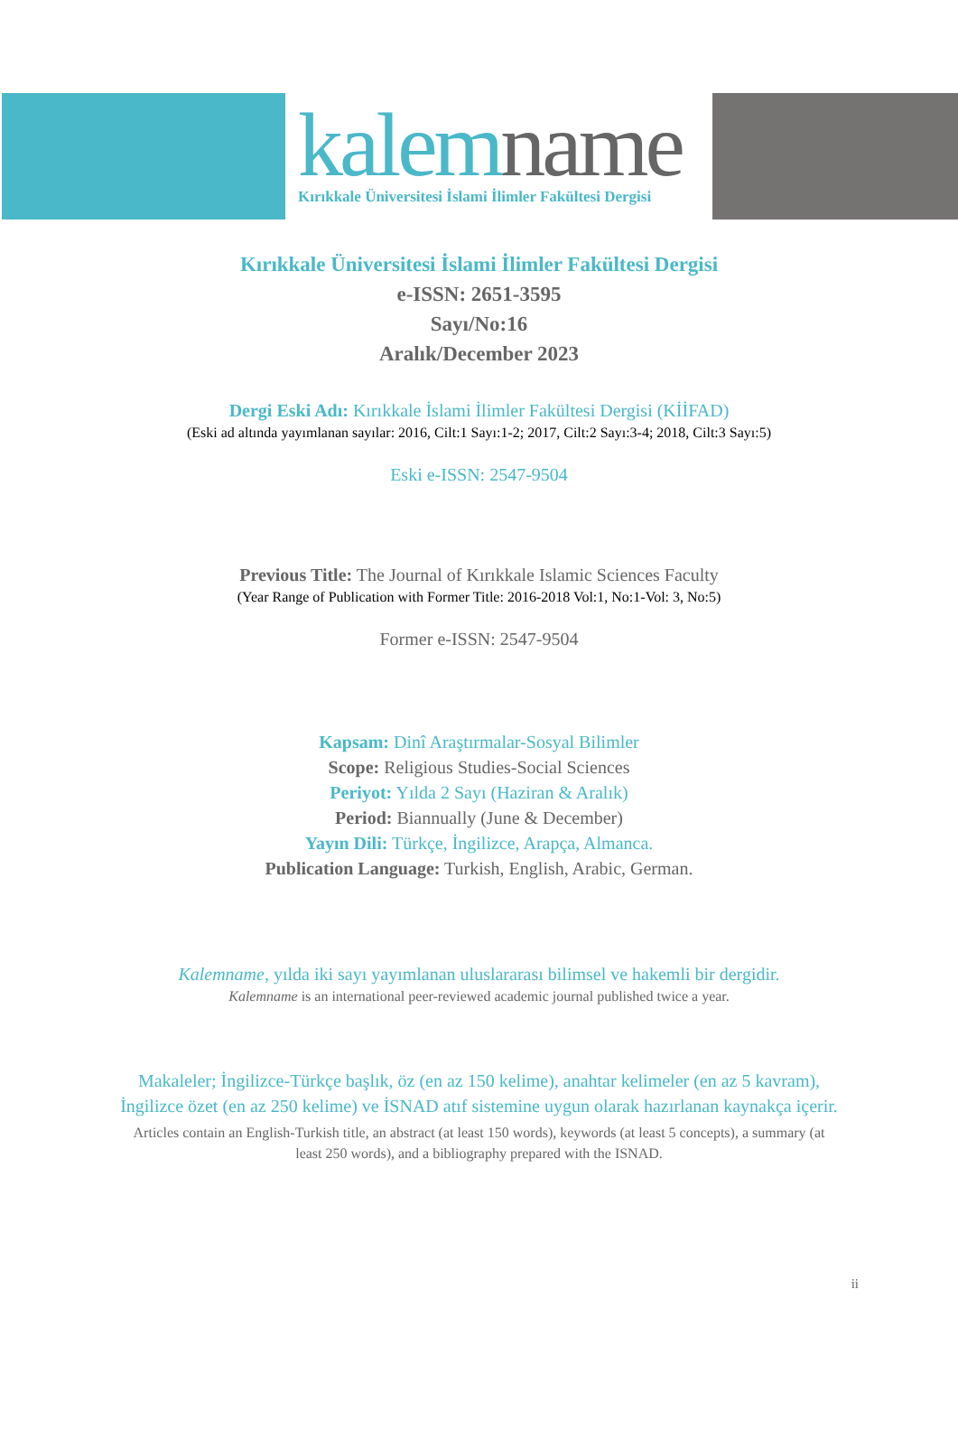kalem name
Kırıkkale Üniversitesi İslami İlimler Fakültesi Dergisi
Kırıkkale Üniversitesi İslami İlimler Fakültesi Dergisi
e-ISSN: 2651-3595
Sayı/No:16
Aralık/December 2023
Dergi Eski Adı: Kırıkkale İslami İlimler Fakültesi Dergisi (KİİFAD)
(Eski ad altında yayımlanan sayılar: 2016, Cilt:1 Sayı:1-2; 2017, Cilt:2 Sayı:3-4; 2018, Cilt:3 Sayı:5)
Eski e-ISSN: 2547-9504
Previous Title: The Journal of Kırıkkale Islamic Sciences Faculty
(Year Range of Publication with Former Title: 2016-2018 Vol:1, No:1-Vol: 3, No:5)
Former e-ISSN: 2547-9504
Kapsam: Dinî Araştırmalar-Sosyal Bilimler
Scope: Religious Studies-Social Sciences
Periyot: Yılda 2 Sayı (Haziran & Aralık)
Period: Biannually (June & December)
Yayın Dili: Türkçe, İngilizce, Arapça, Almanca.
Publication Language: Turkish, English, Arabic, German.
Kalemname, yılda iki sayı yayımlanan uluslararası bilimsel ve hakemli bir dergidir.
Kalemname is an international peer-reviewed academic journal published twice a year.
Makaleler; İngilizce-Türkçe başlık, öz (en az 150 kelime), anahtar kelimeler (en az 5 kavram), İngilizce özet (en az 250 kelime) ve İSNAD atıf sistemine uygun olarak hazırlanan kaynakça içerir.
Articles contain an English-Turkish title, an abstract (at least 150 words), keywords (at least 5 concepts), a summary (at least 250 words), and a bibliography prepared with the ISNAD.
ii